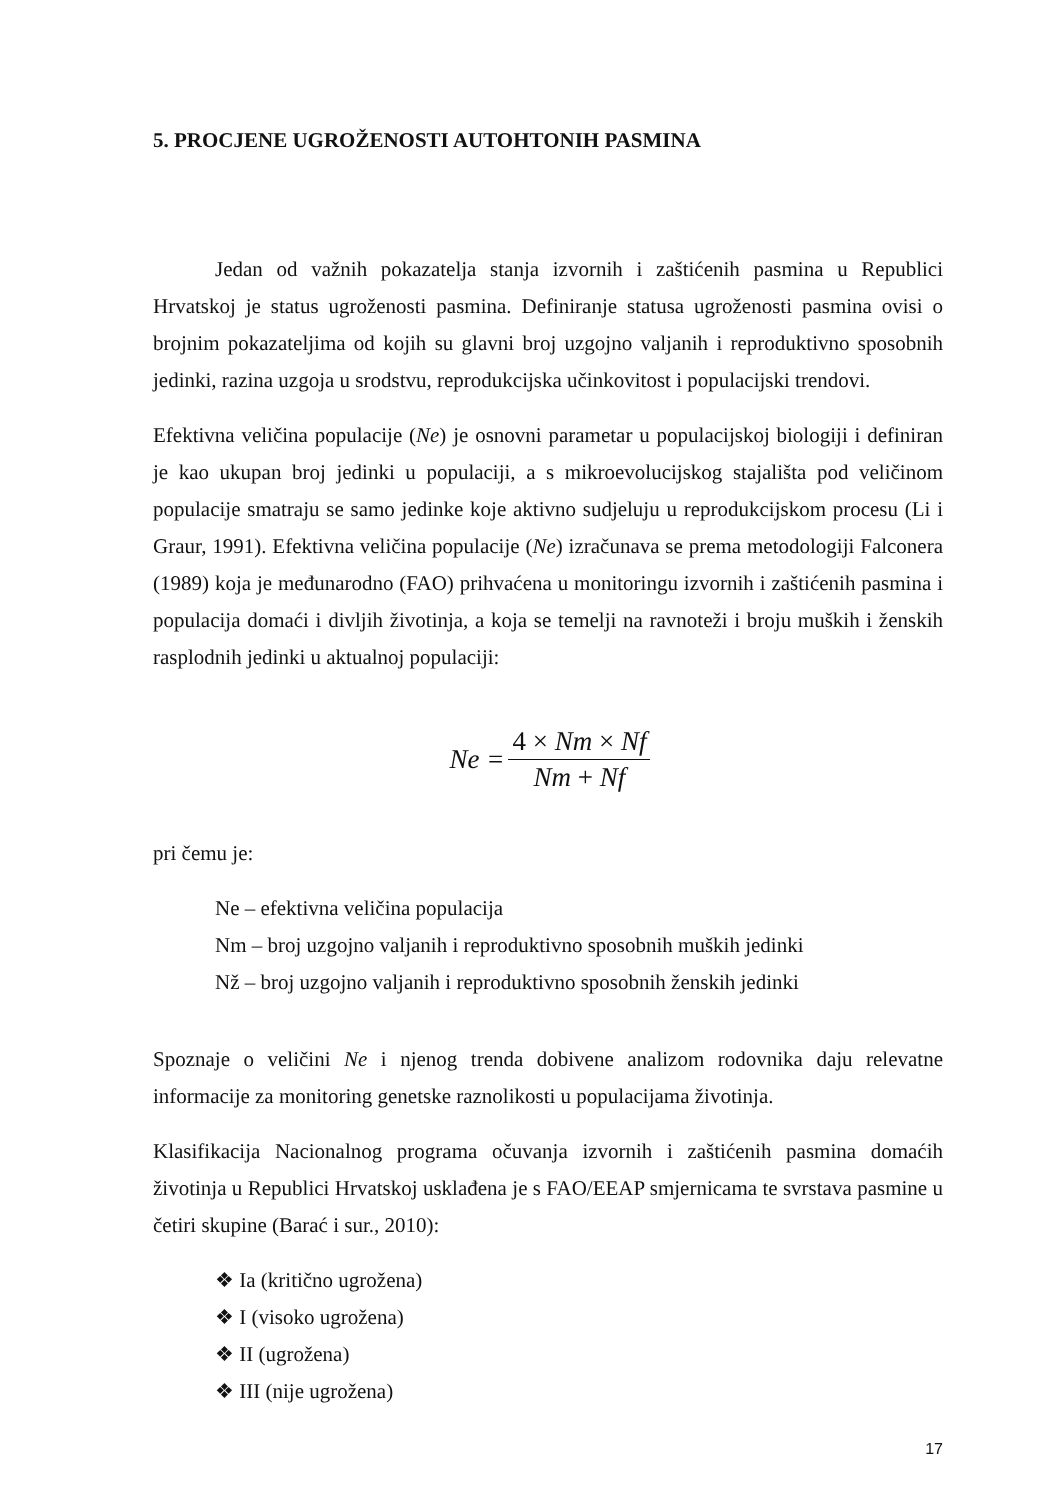5. PROCJENE UGROŽENOSTI AUTOHTONIH PASMINA
Jedan od važnih pokazatelja stanja izvornih i zaštićenih pasmina u Republici Hrvatskoj je status ugroženosti pasmina. Definiranje statusa ugroženosti pasmina ovisi o brojnim pokazateljima od kojih su glavni broj uzgojno valjanih i reproduktivno sposobnih jedinki, razina uzgoja u srodstvu, reprodukcijska učinkovitost i populacijski trendovi.
Efektivna veličina populacije (Ne) je osnovni parametar u populacijskoj biologiji i definiran je kao ukupan broj jedinki u populaciji, a s mikroevolucijskog stajališta pod veličinom populacije smatraju se samo jedinke koje aktivno sudjeluju u reprodukcijskom procesu (Li i Graur, 1991). Efektivna veličina populacije (Ne) izračunava se prema metodologiji Falconera (1989) koja je međunarodno (FAO) prihvaćena u monitoringu izvornih i zaštićenih pasmina i populacija domaći i divljih životinja, a koja se temelji na ravnoteži i broju muških i ženskih rasplodnih jedinki u aktualnoj populaciji:
| Ne = | 4 × Nm × Nf |
| | Nm + Nf |
pri čemu je:
Ne – efektivna veličina populacija
Nm – broj uzgojno valjanih i reproduktivno sposobnih muških jedinki
Nž – broj uzgojno valjanih i reproduktivno sposobnih ženskih jedinki
Spoznaje o veličini Ne i njenog trenda dobivene analizom rodovnika daju relevatne informacije za monitoring genetske raznolikosti u populacijama životinja.
Klasifikacija Nacionalnog programa očuvanja izvornih i zaštićenih pasmina domaćih životinja u Republici Hrvatskoj usklađena je s FAO/EEAP smjernicama te svrstava pasmine u četiri skupine (Barać i sur., 2010):
❖ Ia (kritično ugrožena)
❖ I (visoko ugrožena)
❖ II (ugrožena)
❖ III (nije ugrožena)
17